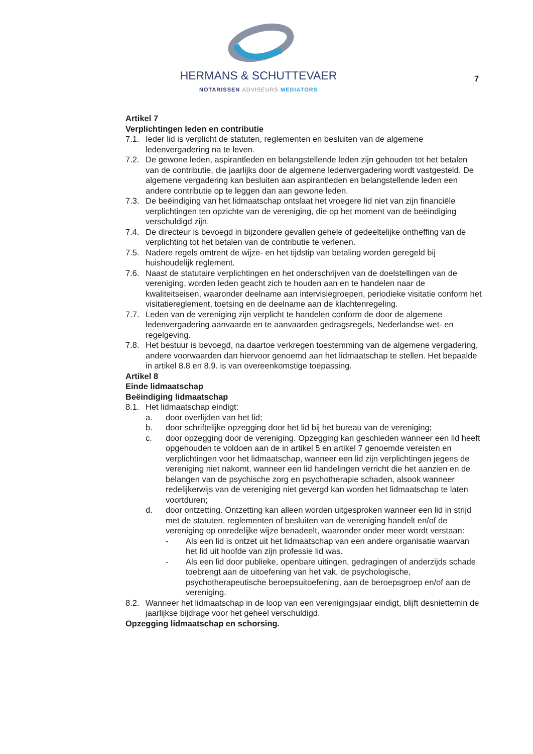HERMANS & SCHUTTEVAER
NOTARISSEN ADVISEURS MEDIATORS
7
Artikel 7
Verplichtingen leden en contributie
7.1. Ieder lid is verplicht de statuten, reglementen en besluiten van de algemene ledenvergadering na te leven.
7.2. De gewone leden, aspirantleden en belangstellende leden zijn gehouden tot het betalen van de contributie, die jaarlijks door de algemene ledenvergadering wordt vastgesteld. De algemene vergadering kan besluiten aan aspirantleden en belangstellende leden een andere contributie op te leggen dan aan gewone leden.
7.3. De beëindiging van het lidmaatschap ontslaat het vroegere lid niet van zijn financiële verplichtingen ten opzichte van de vereniging, die op het moment van de beëindiging verschuldigd zijn.
7.4. De directeur is bevoegd in bijzondere gevallen gehele of gedeeltelijke ontheffing van de verplichting tot het betalen van de contributie te verlenen.
7.5. Nadere regels omtrent de wijze- en het tijdstip van betaling worden geregeld bij huishoudelijk reglement.
7.6. Naast de statutaire verplichtingen en het onderschrijven van de doelstellingen van de vereniging, worden leden geacht zich te houden aan en te handelen naar de kwaliteitseisen, waaronder deelname aan intervisiegroepen, periodieke visitatie conform het visitatiereglement, toetsing en de deelname aan de klachtenregeling.
7.7. Leden van de vereniging zijn verplicht te handelen conform de door de algemene ledenvergadering aanvaarde en te aanvaarden gedragsregels, Nederlandse wet- en regelgeving.
7.8. Het bestuur is bevoegd, na daartoe verkregen toestemming van de algemene vergadering, andere voorwaarden dan hiervoor genoemd aan het lidmaatschap te stellen. Het bepaalde in artikel 8.8 en 8.9. is van overeenkomstige toepassing.
Artikel 8
Einde lidmaatschap
Beëindiging lidmaatschap
8.1. Het lidmaatschap eindigt:
a. door overlijden van het lid;
b. door schriftelijke opzegging door het lid bij het bureau van de vereniging;
c. door opzegging door de vereniging. Opzegging kan geschieden wanneer een lid heeft opgehouden te voldoen aan de in artikel 5 en artikel 7 genoemde vereisten en verplichtingen voor het lidmaatschap, wanneer een lid zijn verplichtingen jegens de vereniging niet nakomt, wanneer een lid handelingen verricht die het aanzien en de belangen van de psychische zorg en psychotherapie schaden, alsook wanneer redelijkerwijs van de vereniging niet gevergd kan worden het lidmaatschap te laten voortduren;
d. door ontzetting. Ontzetting kan alleen worden uitgesproken wanneer een lid in strijd met de statuten, reglementen of besluiten van de vereniging handelt en/of de vereniging op onredelijke wijze benadeelt, waaronder onder meer wordt verstaan:
- Als een lid is ontzet uit het lidmaatschap van een andere organisatie waarvan het lid uit hoofde van zijn professie lid was.
- Als een lid door publieke, openbare uitingen, gedragingen of anderzijds schade toebrengt aan de uitoefening van het vak, de psychologische, psychotherapeutische beroepsuitoefening, aan de beroepsgroep en/of aan de vereniging.
8.2. Wanneer het lidmaatschap in de loop van een verenigingsjaar eindigt, blijft desniettemin de jaarlijkse bijdrage voor het geheel verschuldigd.
Opzegging lidmaatschap en schorsing.